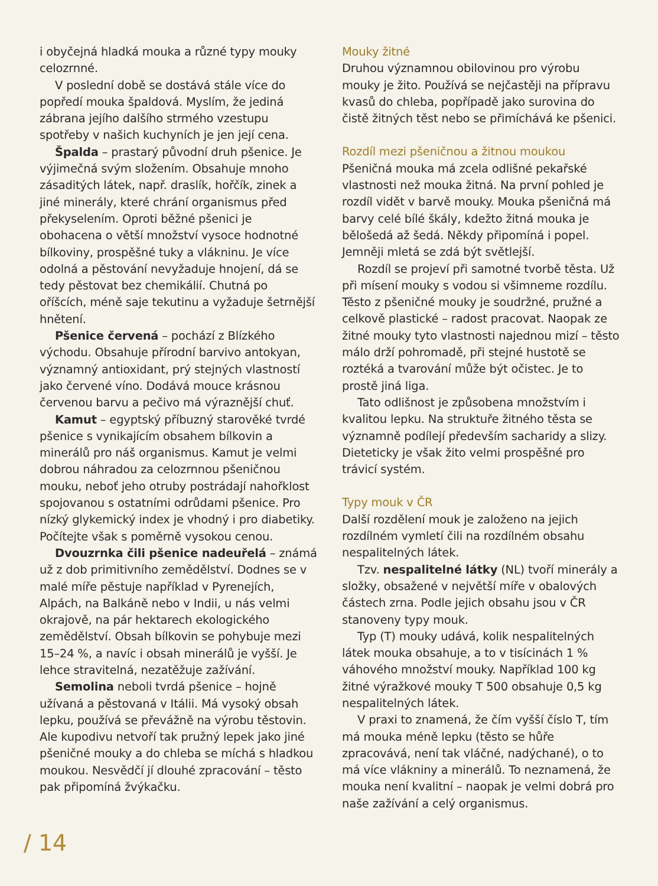i obyčejná hladká mouka a různé typy mouky celozrnné.
V poslední době se dostává stále více do popředí mouka špaldová. Myslím, že jediná zábrana jejího dalšího strmého vzestupu spotřeby v našich kuchyních je jen její cena.
Špalda – prastarý původní druh pšenice. Je výjimečná svým složením. Obsahuje mnoho zásaditých látek, např. draslík, hořčík, zinek a jiné minerály, které chrání organismus před překyselením. Oproti běžné pšenici je obohacena o větší množství vysoce hodnotné bílkoviny, prospěšné tuky a vlákninu. Je více odolná a pěstování nevyžaduje hnojení, dá se tedy pěstovat bez chemikálií. Chutná po oříšcích, méně saje tekutinu a vyžaduje šetrnější hnětení.
Pšenice červená – pochází z Blízkého východu. Obsahuje přírodní barvivo antokyan, významný antioxidant, prý stejných vlastností jako červené víno. Dodává mouce krásnou červenou barvu a pečivo má výraznější chuť.
Kamut – egyptský příbuzný starověké tvrdé pšenice s vynikajícím obsahem bílkovin a minerálů pro náš organismus. Kamut je velmi dobrou náhradou za celozrnnou pšeničnou mouku, neboť jeho otruby postrádají nahořklost spojovanou s ostatními odrůdami pšenice. Pro nízký glykemický index je vhodný i pro diabetiky. Počítejte však s poměrně vysokou cenou.
Dvouzrnka čili pšenice nadeuřelá – známá už z dob primitivního zemědělství. Dodnes se v malé míře pěstuje například v Pyrenejích, Alpách, na Balkáně nebo v Indii, u nás velmi okrajově, na pár hektarech ekologického zemědělství. Obsah bílkovin se pohybuje mezi 15–24 %, a navíc i obsah minerálů je vyšší. Je lehce stravitelná, nezatěžuje zažívání.
Semolina neboli tvrdá pšenice – hojně užívaná a pěstovaná v Itálii. Má vysoký obsah lepku, používá se převážně na výrobu těstovin. Ale kupodivu netvoří tak pružný lepek jako jiné pšeničné mouky a do chleba se míchá s hladkou moukou. Nesvědčí jí dlouhé zpracování – těsto pak připomíná žvýkačku.
Mouky žitné
Druhou významnou obilovinou pro výrobu mouky je žito. Používá se nejčastěji na přípravu kvasů do chleba, popřípadě jako surovina do čistě žitných těst nebo se přimíchává ke pšenici.
Rozdíl mezi pšeničnou a žitnou moukou
Pšeničná mouka má zcela odlišné pekařské vlastnosti než mouka žitná. Na první pohled je rozdíl vidět v barvě mouky. Mouka pšeničná má barvy celé bílé škály, kdežto žitná mouka je bělošedá až šedá. Někdy připomíná i popel. Jemněji mletá se zdá být světlejší.
Rozdíl se projeví při samotné tvorbě těsta. Už při mísení mouky s vodou si všimneme rozdílu. Těsto z pšeničné mouky je soudržné, pružné a celkově plastické – radost pracovat. Naopak ze žitné mouky tyto vlastnosti najednou mizí – těsto málo drží pohromadě, při stejné hustotě se roztéká a tvarování může být očistec. Je to prostě jiná liga.
Tato odlišnost je způsobena množstvím i kvalitou lepku. Na struktuře žitného těsta se významně podílejí především sacharidy a slizy. Dieteticky je však žito velmi prospěšné pro trávicí systém.
Typy mouk v ČR
Další rozdělení mouk je založeno na jejich rozdílném vymletí čili na rozdílném obsahu nespalitelných látek.
Tzv. nespalitelné látky (NL) tvoří minerály a složky, obsažené v největší míře v obalových částech zrna. Podle jejich obsahu jsou v ČR stanoveny typy mouk.
Typ (T) mouky udává, kolik nespalitelných látek mouka obsahuje, a to v tisícinách 1 % váhového množství mouky. Například 100 kg žitné výražkové mouky T 500 obsahuje 0,5 kg nespalitelných látek.
V praxi to znamená, že čím vyšší číslo T, tím má mouka méně lepku (těsto se hůře zpracovává, není tak vláčné, nadýchané), o to má více vlákniny a minerálů. To neznamená, že mouka není kvalitní – naopak je velmi dobrá pro naše zažívání a celý organismus.
/ 14